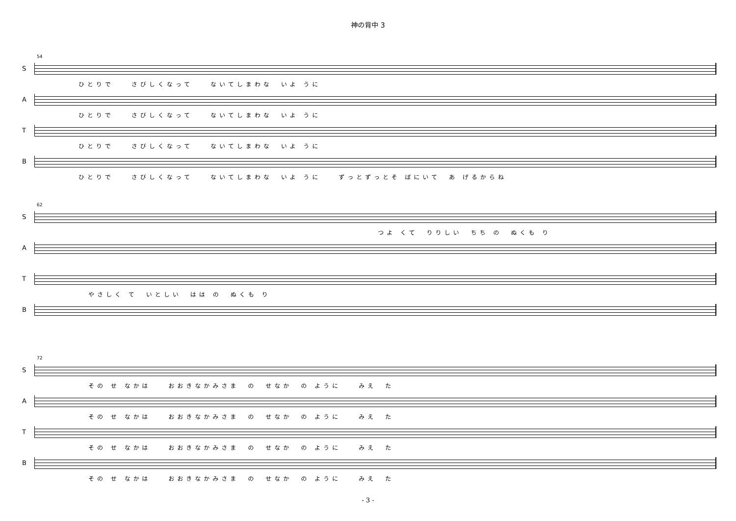神の背中 3
54
S ひとりで　　さびしくなって　　ないてしまわな　いよ うに
A ひとりで　　さびしくなって　　ないてしまわな　いよ うに
T ひとりで　　さびしくなって　　ないてしまわな　いよ うに
B ひとりで　　さびしくなって　　ないてしまわな　いよ うに　　ずっとずっとそ ばにいて　あ げるからね
62
S つよ くて　りりしい　ちち の　ぬくも り
A
T やさしく て　いとしい　はは の　ぬくも り
B
72
S その せ なかは　　おおきなかみさま　の　せなか　の ように　　みえ　た
A その せ なかは　　おおきなかみさま　の　せなか　の ように　　みえ　た
T その せ なかは　　おおきなかみさま　の　せなか　の ように　　みえ　た
B その せ なかは　　おおきなかみさま　の　せなか　の ように　　みえ　た
- 3 -